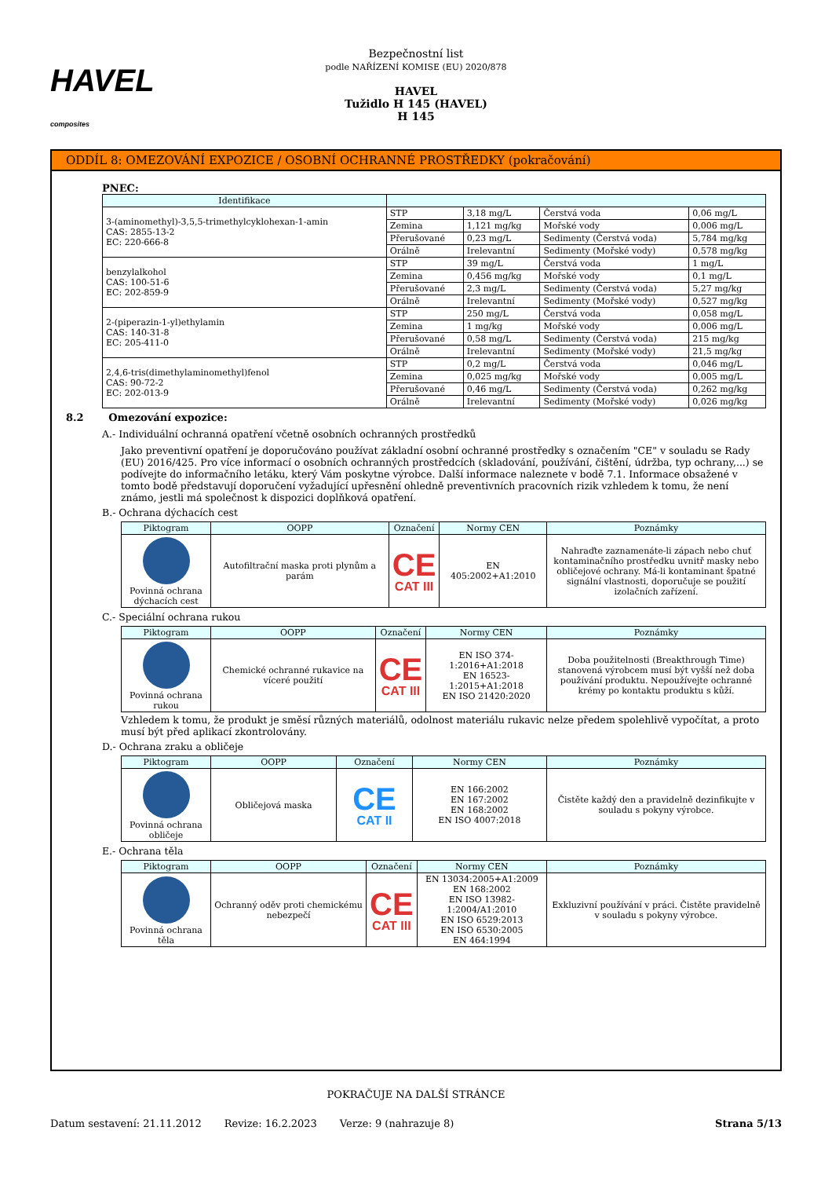HAVEL
composites
Bezpečnostní list
podle NAŘÍZENÍ KOMISE (EU) 2020/878
HAVEL
Tužidlo H 145 (HAVEL)
H 145
ODDÍL 8: OMEZOVÁNÍ EXPOZICE / OSOBNÍ OCHRANNÉ PROSTŘEDKY (pokračování)
PNEC:
| Identifikace | | | | |
| --- | --- | --- | --- | --- |
| 3-(aminomethyl)-3,5,5-trimethylcyklohexan-1-amin CAS: 2855-13-2 EC: 220-666-8 | STP | 3,18 mg/L | Čerstvá voda | 0,06 mg/L |
| | Zemina | 1,121 mg/kg | Mořské vody | 0,006 mg/L |
| | Přerušované | 0,23 mg/L | Sedimenty (Čerstvá voda) | 5,784 mg/kg |
| | Orálně | Irelevantní | Sedimenty (Mořské vody) | 0,578 mg/kg |
| benzylalkohol CAS: 100-51-6 EC: 202-859-9 | STP | 39 mg/L | Čerstvá voda | 1 mg/L |
| | Zemina | 0,456 mg/kg | Mořské vody | 0,1 mg/L |
| | Přerušované | 2,3 mg/L | Sedimenty (Čerstvá voda) | 5,27 mg/kg |
| | Orálně | Irelevantní | Sedimenty (Mořské vody) | 0,527 mg/kg |
| 2-(piperazin-1-yl)ethylamin CAS: 140-31-8 EC: 205-411-0 | STP | 250 mg/L | Čerstvá voda | 0,058 mg/L |
| | Zemina | 1 mg/kg | Mořské vody | 0,006 mg/L |
| | Přerušované | 0,58 mg/L | Sedimenty (Čerstvá voda) | 215 mg/kg |
| | Orálně | Irelevantní | Sedimenty (Mořské vody) | 21,5 mg/kg |
| 2,4,6-tris(dimethylaminomethyl)fenol CAS: 90-72-2 EC: 202-013-9 | STP | 0,2 mg/L | Čerstvá voda | 0,046 mg/L |
| | Zemina | 0,025 mg/kg | Mořské vody | 0,005 mg/L |
| | Přerušované | 0,46 mg/L | Sedimenty (Čerstvá voda) | 0,262 mg/kg |
| | Orálně | Irelevantní | Sedimenty (Mořské vody) | 0,026 mg/kg |
8.2 Omezování expozice:
A.- Individuální ochranná opatření včetně osobních ochranných prostředků
Jako preventivní opatření je doporučováno používat základní osobní ochranné prostředky s označením "CE" v souladu se Rady (EU) 2016/425. Pro více informací o osobních ochranných prostředcích (skladování, používání, čištění, údržba, typ ochrany,...) se podívejte do informačního letáku, který Vám poskytne výrobce. Další informace naleznete v bodě 7.1. Informace obsažené v tomto bodě představují doporučení vyžadující upřesnění ohledně preventivních pracovních rizik vzhledem k tomu, že není známo, jestli má společnost k dispozici doplňková opatření.
B.- Ochrana dýchacích cest
| Piktogram | OOPP | Označení | Normy CEN | Poznámky |
| --- | --- | --- | --- | --- |
| Povinná ochrana dýchacích cest | Autofiltrační maska proti plynům a parám | CE CAT III | EN 405:2002+A1:2010 | Nahraďte zaznamenáte-li zápach nebo chuť kontaminačního prostředku uvnitř masky nebo obličejové ochrany. Má-li kontaminant špatné signální vlastnosti, doporučuje se použití izolačních zařízení. |
C.- Speciální ochrana rukou
| Piktogram | OOPP | Označení | Normy CEN | Poznámky |
| --- | --- | --- | --- | --- |
| Povinná ochrana rukou | Chemické ochranné rukavice na víceré použití | CE CAT III | EN ISO 374-1:2016+A1:2018 EN 16523-1:2015+A1:2018 EN ISO 21420:2020 | Doba použitelnosti (Breakthrough Time) stanovená výrobcem musí být vyšší než doba používání produktu. Nepoužívejte ochranné krémy po kontaktu produktu s kůží. |
Vzhledem k tomu, že produkt je směsí různých materiálů, odolnost materiálu rukavic nelze předem spolehlivě vypočítat, a proto musí být před aplikací zkontrolovány.
D.- Ochrana zraku a obličeje
| Piktogram | OOPP | Označení | Normy CEN | Poznámky |
| --- | --- | --- | --- | --- |
| Povinná ochrana obličeje | Obličejová maska | CE CAT II | EN 166:2002 EN 167:2002 EN 168:2002 EN ISO 4007:2018 | Čistěte každý den a pravidelně dezinfikujte v souladu s pokyny výrobce. |
E.- Ochrana těla
| Piktogram | OOPP | Označení | Normy CEN | Poznámky |
| --- | --- | --- | --- | --- |
| Povinná ochrana těla | Ochranný oděv proti chemickému nebezpečí | CE CAT III | EN 13034:2005+A1:2009 EN 168:2002 EN ISO 13982-1:2004/A1:2010 EN ISO 6529:2013 EN ISO 6530:2005 EN 464:1994 | Exkluzivní používání v práci. Čistěte pravidelně v souladu s pokyny výrobce. |
POKRAČUJE NA DALŠÍ STRÁNCE
Datum sestavení: 21.11.2012 Revize: 16.2.2023 Verze: 9 (nahrazuje 8) Strana 5/13